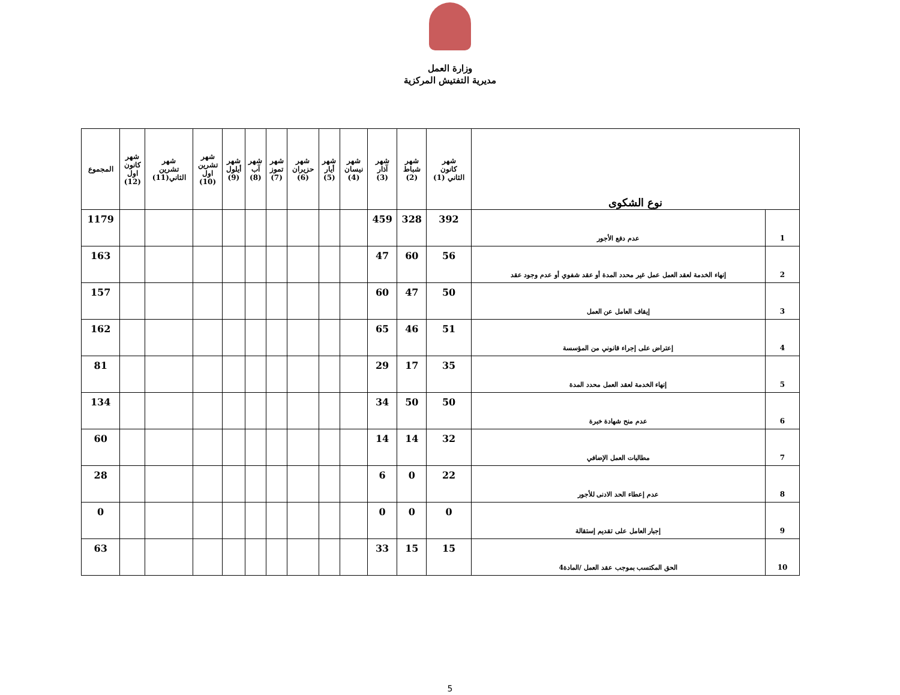وزارة العمل
مديرية التفتيش المركزية
| نوع الشكوى | | شهر كانون الثاني (1) | شهر شباط (2) | شهر آذار (3) | شهر نيسان (4) | شهر أيار (5) | شهر حزيران (6) | شهر تموز (7) | شهر آب (8) | شهر أيلول (9) | شهر تشرين اول (10) | شهر تشرين الثاني(11) | شهر كانون اول (12) | المجموع |
| --- | --- | --- | --- | --- | --- | --- | --- | --- | --- | --- | --- | --- | --- | --- |
| 1 | عدم دفع الأجور | 392 | 328 | 459 | | | | | | | | | | 1179 |
| 2 | إنهاء الخدمة لعقد العمل عمل غير محدد المدة أو عقد شفوي أو عدم وجود عقد | 56 | 60 | 47 | | | | | | | | | | 163 |
| 3 | إيقاف العامل عن العمل | 50 | 47 | 60 | | | | | | | | | | 157 |
| 4 | إعتراض على إجراء قانوني من المؤسسة | 51 | 46 | 65 | | | | | | | | | | 162 |
| 5 | إنهاء الخدمة لعقد العمل محدد المدة | 35 | 17 | 29 | | | | | | | | | | 81 |
| 6 | عدم منح شهادة خبرة | 50 | 50 | 34 | | | | | | | | | | 134 |
| 7 | مطالبات العمل الإضافي | 32 | 14 | 14 | | | | | | | | | | 60 |
| 8 | عدم إعطاء الحد الادنى للأجور | 22 | 0 | 6 | | | | | | | | | | 28 |
| 9 | إجبار العامل على تقديم إستقالة | 0 | 0 | 0 | | | | | | | | | | 0 |
| 10 | الحق المكتسب بموجب عقد العمل /المادة4 | 15 | 15 | 33 | | | | | | | | | | 63 |
5